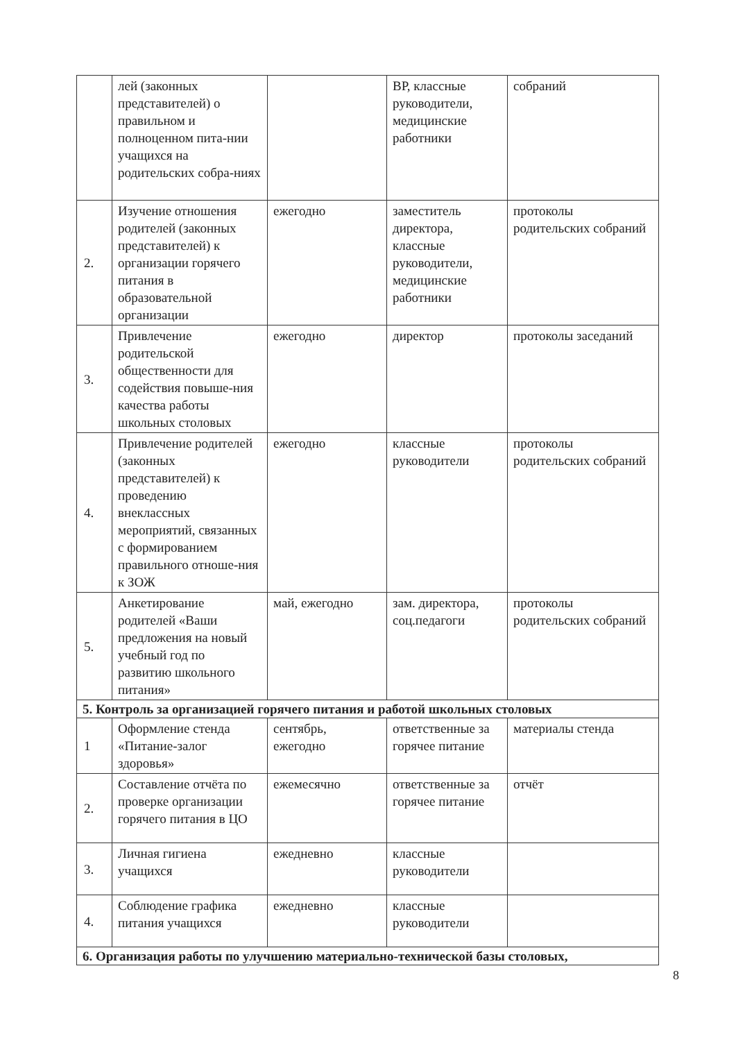| | лей (законных представителей) о правильном и полноценном пита-нии учащихся на родительских собра-ниях | | ВР, классные руководители, медицинские работники | собраний |
| 2. | Изучение отношения родителей (законных представителей) к организации горячего питания в образовательной организации | ежегодно | заместитель директора, классные руководители, медицинские работники | протоколы родительских собраний |
| 3. | Привлечение родительской общественности для содействия повыше-ния качества работы школьных столовых | ежегодно | директор | протоколы заседаний |
| 4. | Привлечение родителей (законных представителей) к проведению внеклассных мероприятий, связанных с формированием правильного отноше-ния к ЗОЖ | ежегодно | классные руководители | протоколы родительских собраний |
| 5. | Анкетирование родителей «Ваши предложения на новый учебный год по развитию школьного питания» | май, ежегодно | зам. директора, соц.педагоги | протоколы родительских собраний |
| 5. Контроль за организацией горячего питания и работой школьных столовых | | | | |
| 1 | Оформление стенда «Питание-залог здоровья» | сентябрь, ежегодно | ответственные за горячее питание | материалы стенда |
| 2. | Составление отчёта по проверке организации горячего питания в ЦО | ежемесячно | ответственные за горячее питание | отчёт |
| 3. | Личная гигиена учащихся | ежедневно | классные руководители | |
| 4. | Соблюдение графика питания учащихся | ежедневно | классные руководители | |
| 6. Организация работы по улучшению материально-технической базы столовых, | | | | |
8